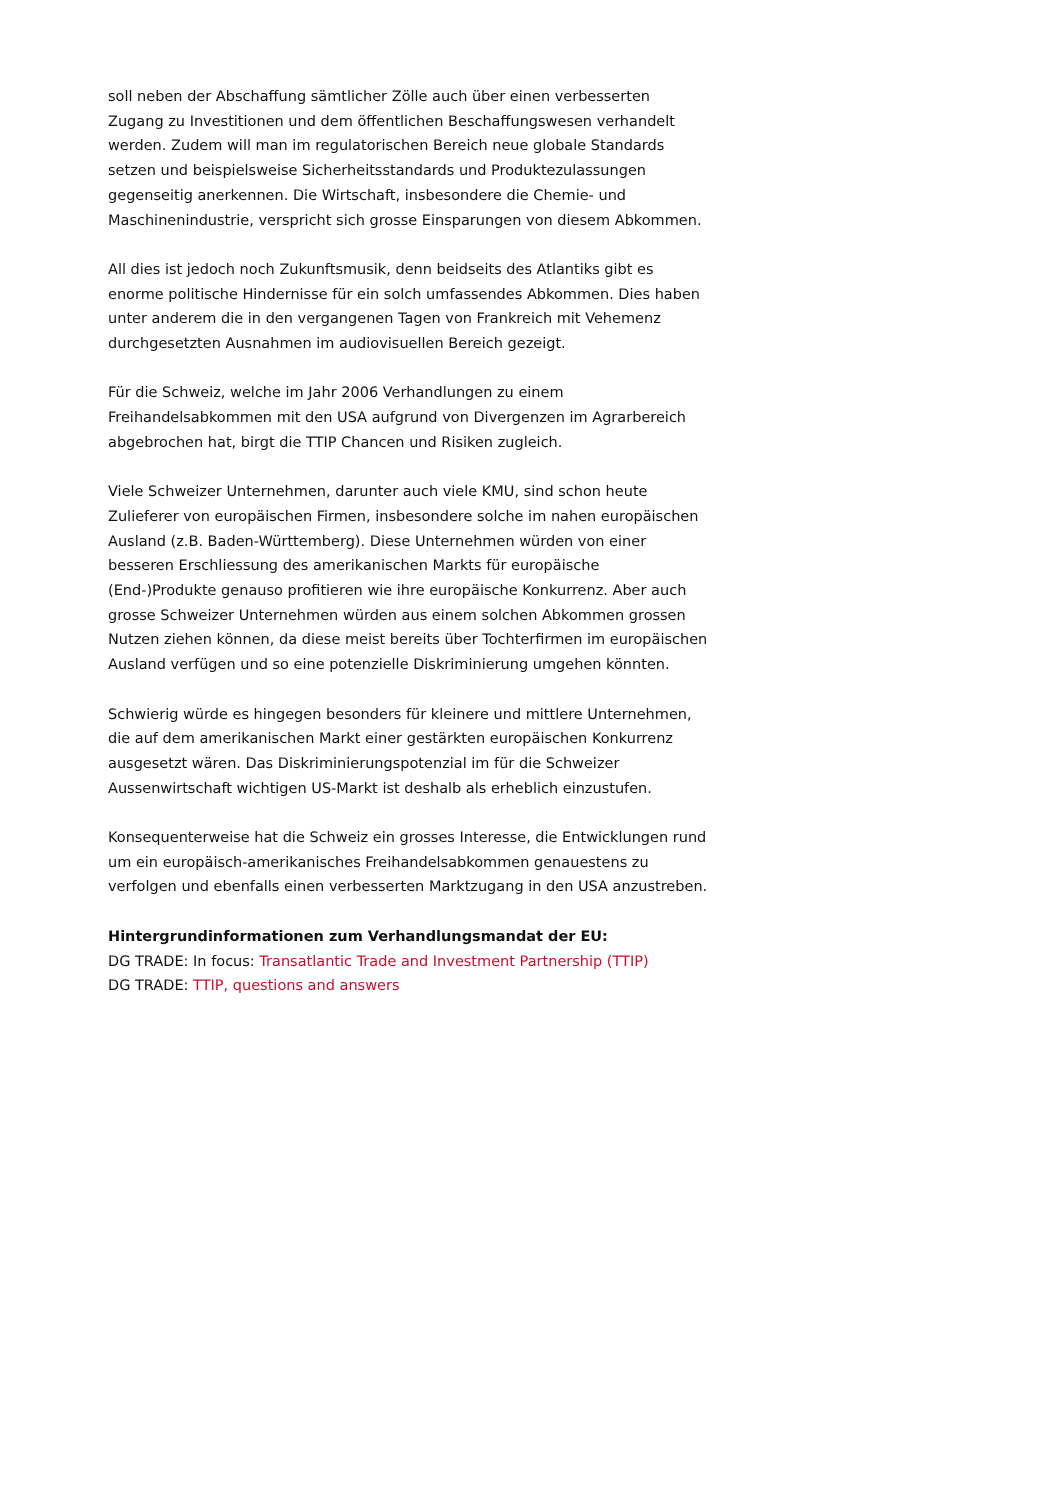soll neben der Abschaffung sämtlicher Zölle auch über einen verbesserten Zugang zu Investitionen und dem öffentlichen Beschaffungswesen verhandelt werden. Zudem will man im regulatorischen Bereich neue globale Standards setzen und beispielsweise Sicherheitsstandards und Produktezulassungen gegenseitig anerkennen. Die Wirtschaft, insbesondere die Chemie- und Maschinenindustrie, verspricht sich grosse Einsparungen von diesem Abkommen.
All dies ist jedoch noch Zukunftsmusik, denn beidseits des Atlantiks gibt es enorme politische Hindernisse für ein solch umfassendes Abkommen. Dies haben unter anderem die in den vergangenen Tagen von Frankreich mit Vehemenz durchgesetzten Ausnahmen im audiovisuellen Bereich gezeigt.
Für die Schweiz, welche im Jahr 2006 Verhandlungen zu einem Freihandelsabkommen mit den USA aufgrund von Divergenzen im Agrarbereich abgebrochen hat, birgt die TTIP Chancen und Risiken zugleich.
Viele Schweizer Unternehmen, darunter auch viele KMU, sind schon heute Zulieferer von europäischen Firmen, insbesondere solche im nahen europäischen Ausland (z.B. Baden-Württemberg). Diese Unternehmen würden von einer besseren Erschliessung des amerikanischen Markts für europäische (End-)Produkte genauso profitieren wie ihre europäische Konkurrenz. Aber auch grosse Schweizer Unternehmen würden aus einem solchen Abkommen grossen Nutzen ziehen können, da diese meist bereits über Tochterfirmen im europäischen Ausland verfügen und so eine potenzielle Diskriminierung umgehen könnten.
Schwierig würde es hingegen besonders für kleinere und mittlere Unternehmen, die auf dem amerikanischen Markt einer gestärkten europäischen Konkurrenz ausgesetzt wären. Das Diskriminierungspotenzial im für die Schweizer Aussenwirtschaft wichtigen US-Markt ist deshalb als erheblich einzustufen.
Konsequenterweise hat die Schweiz ein grosses Interesse, die Entwicklungen rund um ein europäisch-amerikanisches Freihandelsabkommen genauestens zu verfolgen und ebenfalls einen verbesserten Marktzugang in den USA anzustreben.
Hintergrundinformationen zum Verhandlungsmandat der EU:
DG TRADE: In focus: Transatlantic Trade and Investment Partnership (TTIP)
DG TRADE: TTIP, questions and answers